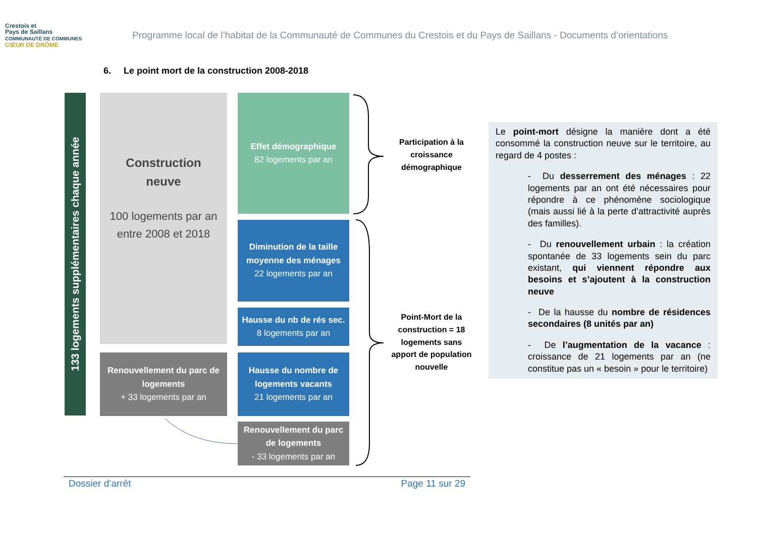Crestois et
Pays de Saillans
COMMUNAUTÉ DE COMMUNES
CŒUR DE DRÔME
Programme local de l’habitat de la Communauté de Communes du Crestois et du Pays de Saillans - Documents d’orientations
6. Le point mort de la construction 2008-2018
133 logements supplémentaires chaque année
Construction
neuve
100 logements par an entre 2008 et 2018
Renouvellement du parc de logements
+ 33 logements par an
Effet démographique
82 logements par an
Diminution de la taille moyenne des ménages
22 logements par an
Hausse du nb de rés sec.
8 logements par an
Hausse du nombre de logements vacants
21 logements par an
Renouvellement du parc de logements
- 33 logements par an
Participation à la croissance démographique
Point-Mort de la construction = 18 logements sans apport de population nouvelle
Le point-mort désigne la manière dont a été consommé la construction neuve sur le territoire, au regard de 4 postes :
- Du desserrement des ménages : 22 logements par an ont été nécessaires pour répondre à ce phénomène sociologique (mais aussi lié à la perte d’attractivité auprès des familles).
- Du renouvellement urbain : la création spontanée de 33 logements sein du parc existant, qui viennent répondre aux besoins et s’ajoutent à la construction neuve
- De la hausse du nombre de résidences secondaires (8 unités par an)
- De l’augmentation de la vacance : croissance de 21 logements par an (ne constitue pas un « besoin » pour le territoire)
Dossier d’arrêt Page 11 sur 29